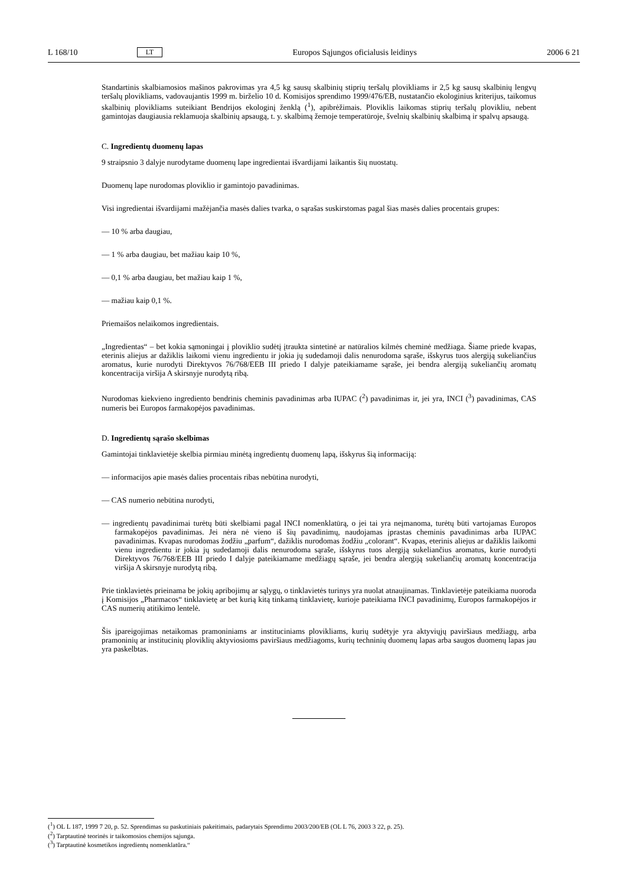L 168/10 LT Europos Sąjungos oficialusis leidinys 2006 6 21
Standartinis skalbiamosios mašinos pakrovimas yra 4,5 kg sausų skalbinių stiprių teršalų plovikliams ir 2,5 kg sausų skalbinių lengvų teršalų plovikliams, vadovaujantis 1999 m. birželio 10 d. Komisijos sprendimo 1999/476/EB, nustatančio ekologinius kriterijus, taikomus skalbinių plovikliams suteikiant Bendrijos ekologinį ženklą (<sup>1</sup>), apibrėžimais. Ploviklis laikomas stiprių teršalų plovikliu, nebent gamintojas daugiausia reklamuoja skalbinių apsaugą, t. y. skalbimą žemoje temperatūroje, švelnių skalbinių skalbimą ir spalvų apsaugą.
C. Ingredientų duomenų lapas
9 straipsnio 3 dalyje nurodytame duomenų lape ingredientai išvardijami laikantis šių nuostatų.
Duomenų lape nurodomas ploviklio ir gamintojo pavadinimas.
Visi ingredientai išvardijami mažėjančia masės dalies tvarka, o sąrašas suskirstomas pagal šias masės dalies procentais grupes:
— 10 % arba daugiau,
— 1 % arba daugiau, bet mažiau kaip 10 %,
— 0,1 % arba daugiau, bet mažiau kaip 1 %,
— mažiau kaip 0,1 %.
Priemaišos nelaikomos ingredientais.
„Ingredientas“ – bet kokia sąmoningai į ploviklio sudėtį įtraukta sintetinė ar natūralios kilmės cheminė medžiaga. Šiame priede kvapas, eterinis aliejus ar dažiklis laikomi vienu ingredientu ir jokia jų sudedamoji dalis nenurodoma sąraše, išskyrus tuos alergiją sukeliančius aromatus, kurie nurodyti Direktyvos 76/768/EEB III priedo I dalyje pateikiamame sąraše, jei bendra alergiją sukeliančių aromatų koncentracija viršija A skirsnyje nurodytą ribą.
Nurodomas kiekvieno ingrediento bendrinis cheminis pavadinimas arba IUPAC (<sup>2</sup>) pavadinimas ir, jei yra, INCI (<sup>3</sup>) pavadinimas, CAS numeris bei Europos farmakopėjos pavadinimas.
D. Ingredientų sąrašo skelbimas
Gamintojai tinklavietėje skelbia pirmiau minėtą ingredientų duomenų lapą, išskyrus šią informaciją:
— informacijos apie masės dalies procentais ribas nebūtina nurodyti,
— CAS numerio nebūtina nurodyti,
— ingredientų pavadinimai turėtų būti skelbiami pagal INCI nomenklatūrą, o jei tai yra neįmanoma, turėtų būti vartojamas Europos farmakopėjos pavadinimas. Jei nėra nė vieno iš šių pavadinimų, naudojamas įprastas cheminis pavadinimas arba IUPAC pavadinimas. Kvapas nurodomas žodžiu „parfum“, dažiklis nurodomas žodžiu „colorant“. Kvapas, eterinis aliejus ar dažiklis laikomi vienu ingredientu ir jokia jų sudedamoji dalis nenurodoma sąraše, išskyrus tuos alergiją sukeliančius aromatus, kurie nurodyti Direktyvos 76/768/EEB III priedo I dalyje pateikiamame medžiagų sąraše, jei bendra alergiją sukeliančių aromatų koncentracija viršija A skirsnyje nurodytą ribą.
Prie tinklavietės prieinama be jokių apribojimų ar sąlygų, o tinklavietės turinys yra nuolat atnaujinamas. Tinklavietėje pateikiama nuoroda į Komisijos „Pharmacos“ tinklavietę ar bet kurią kitą tinkamą tinklavietę, kurioje pateikiama INCI pavadinimų, Europos farmakopėjos ir CAS numerių atitikimo lentelė.
Šis įpareigojimas netaikomas pramoniniams ar instituciniams plovikliams, kurių sudėtyje yra aktyviųjų paviršiaus medžiagų, arba pramoninių ar institucinių ploviklių aktyviosioms paviršiaus medžiagoms, kurių techninių duomenų lapas arba saugos duomenų lapas jau yra paskelbtas.
(<sup>1</sup>) OL L 187, 1999 7 20, p. 52. Sprendimas su paskutiniais pakeitimais, padarytais Sprendimu 2003/200/EB (OL L 76, 2003 3 22, p. 25).
(<sup>2</sup>) Tarptautinė teorinės ir taikomosios chemijos sąjunga.
(<sup>3</sup>) Tarptautinė kosmetikos ingredientų nomenklatūra.“